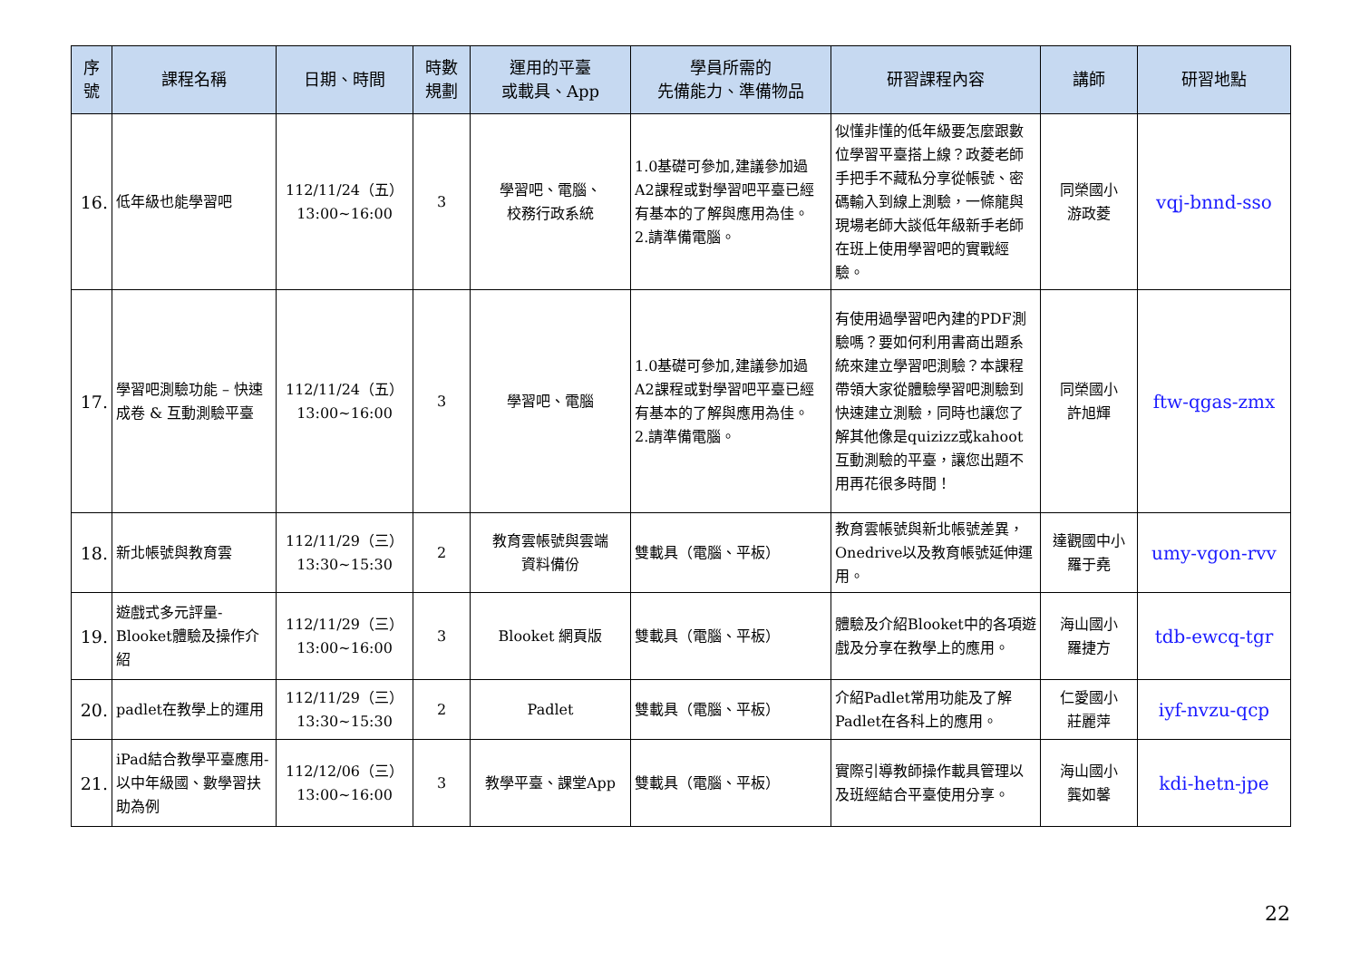| 序 號 | 課程名稱 | 日期、時間 | 時數 規劃 | 運用的平臺 或載具、App | 學員所需的 先備能力、準備物品 | 研習課程內容 | 講師 | 研習地點 |
| --- | --- | --- | --- | --- | --- | --- | --- | --- |
| 16. | 低年級也能學習吧 | 112/11/24（五） 13:00~16:00 | 3 | 學習吧、電腦、 校務行政系統 | 1.0基礎可參加,建議參加過A2課程或對學習吧平臺已經有基本的了解與應用為佳。 2.請準備電腦。 | 似懂非懂的低年級要怎麼跟數位學習平臺搭上線？政菱老師手把手不藏私分享從帳號、密碼輸入到線上測驗，一條龍與現場老師大談低年級新手老師在班上使用學習吧的實戰經驗。 | 同榮國小 游政菱 | vqj-bnnd-sso |
| 17. | 學習吧測驗功能 – 快速成卷 & 互動測驗平臺 | 112/11/24（五） 13:00~16:00 | 3 | 學習吧、電腦 | 1.0基礎可參加,建議參加過A2課程或對學習吧平臺已經有基本的了解與應用為佳。 2.請準備電腦。 | 有使用過學習吧內建的PDF測驗嗎？要如何利用書商出題系統來建立學習吧測驗？本課程帶領大家從體驗學習吧測驗到快速建立測驗，同時也讓您了解其他像是quizizz或kahoot互動測驗的平臺，讓您出題不用再花很多時間！ | 同榮國小 許旭輝 | ftw-qgas-zmx |
| 18. | 新北帳號與教育雲 | 112/11/29（三） 13:30~15:30 | 2 | 教育雲帳號與雲端 資料備份 | 雙載具（電腦、平板） | 教育雲帳號與新北帳號差異，Onedrive以及教育帳號延伸運用。 | 達觀國中小 羅于堯 | umy-vgon-rvv |
| 19. | 遊戲式多元評量-Blooket體驗及操作介紹 | 112/11/29（三） 13:00~16:00 | 3 | Blooket 網頁版 | 雙載具（電腦、平板） | 體驗及介紹Blooket中的各項遊戲及分享在教學上的應用。 | 海山國小 羅捷方 | tdb-ewcq-tgr |
| 20. | padlet在教學上的運用 | 112/11/29（三） 13:30~15:30 | 2 | Padlet | 雙載具（電腦、平板） | 介紹Padlet常用功能及了解Padlet在各科上的應用。 | 仁愛國小 莊麗萍 | iyf-nvzu-qcp |
| 21. | iPad結合教學平臺應用-以中年級國、數學習扶助為例 | 112/12/06（三） 13:00~16:00 | 3 | 教學平臺、課堂App | 雙載具（電腦、平板） | 實際引導教師操作載具管理以及班經結合平臺使用分享。 | 海山國小 龔如馨 | kdi-hetn-jpe |
22